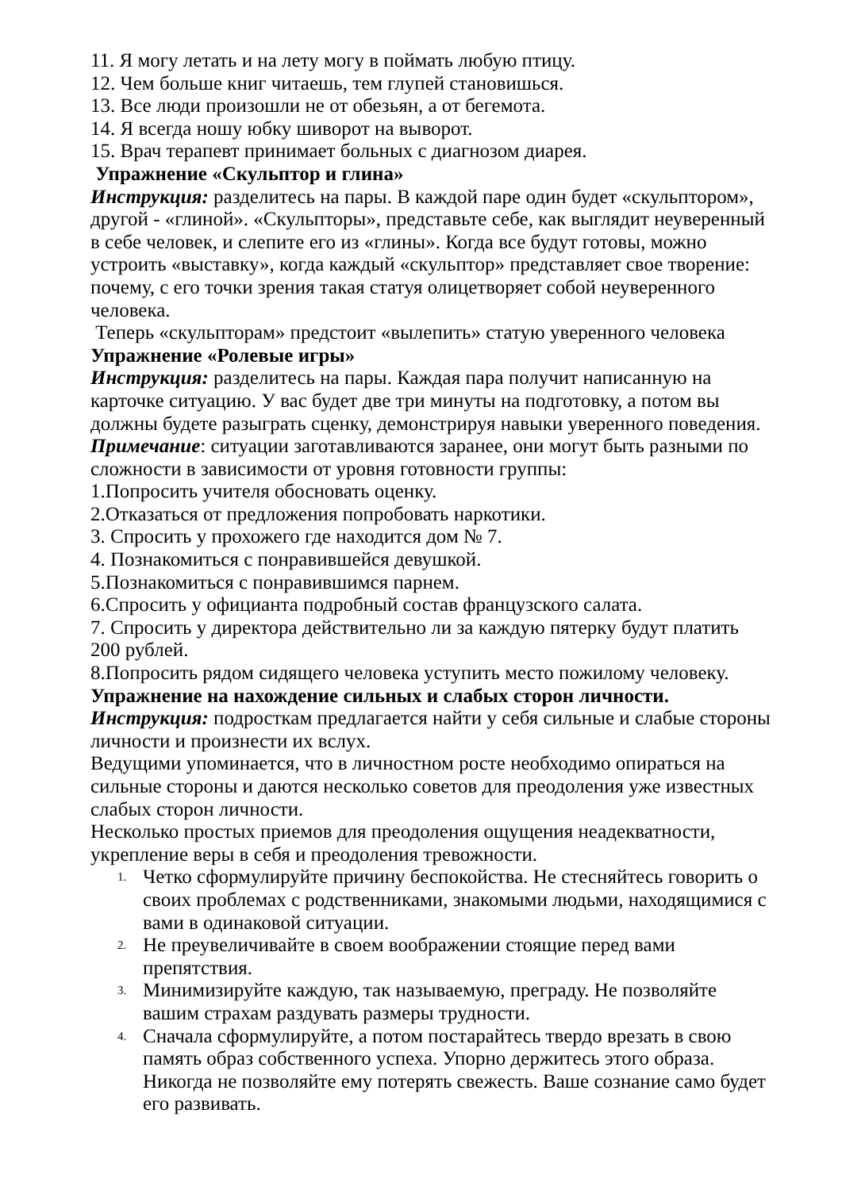11. Я могу летать и на лету могу в поймать любую птицу.
12. Чем больше книг читаешь, тем глупей становишься.
13. Все люди произошли не от обезьян, а от бегемота.
14. Я всегда ношу юбку шиворот на выворот.
15. Врач терапевт принимает больных с диагнозом диарея.
Упражнение «Скульптор и глина»
Инструкция: разделитесь на пары. В каждой паре один будет «скульптором», другой - «глиной». «Скульпторы», представьте себе, как выглядит неуверенный в себе человек, и слепите его из «глины». Когда все будут готовы, можно устроить «выставку», когда каждый «скульптор» представляет свое творение: почему, с его точки зрения такая статуя олицетворяет собой неуверенного человека.
Теперь «скульпторам» предстоит «вылепить» статую уверенного человека
Упражнение «Ролевые игры»
Инструкция: разделитесь на пары. Каждая пара получит написанную на карточке ситуацию. У вас будет две три минуты на подготовку, а потом вы должны будете разыграть сценку, демонстрируя навыки уверенного поведения.
Примечание: ситуации заготавливаются заранее, они могут быть разными по сложности в зависимости от уровня готовности группы:
1.Попросить учителя обосновать оценку.
2.Отказаться от предложения попробовать наркотики.
3. Спросить у прохожего где находится дом № 7.
4. Познакомиться с понравившейся девушкой.
5.Познакомиться с понравившимся парнем.
6.Спросить у официанта подробный состав французского салата.
7. Спросить у директора действительно ли за каждую пятерку будут платить 200 рублей.
8.Попросить рядом сидящего человека уступить место пожилому человеку.
Упражнение на нахождение сильных и слабых сторон личности.
Инструкция: подросткам предлагается найти у себя сильные и слабые стороны личности и произнести их вслух.
Ведущими упоминается, что в личностном росте необходимо опираться на сильные стороны и даются несколько советов для преодоления уже известных слабых сторон личности.
Несколько простых приемов для преодоления ощущения неадекватности, укрепление веры в себя и преодоления тревожности.
1. Четко сформулируйте причину беспокойства. Не стесняйтесь говорить о своих проблемах с родственниками, знакомыми людьми, находящимися с вами в одинаковой ситуации.
2. Не преувеличивайте в своем воображении стоящие перед вами препятствия.
3. Минимизируйте каждую, так называемую, преграду. Не позволяйте вашим страхам раздувать размеры трудности.
4. Сначала сформулируйте, а потом постарайтесь твердо врезать в свою память образ собственного успеха. Упорно держитесь этого образа. Никогда не позволяйте ему потерять свежесть. Ваше сознание само будет его развивать.